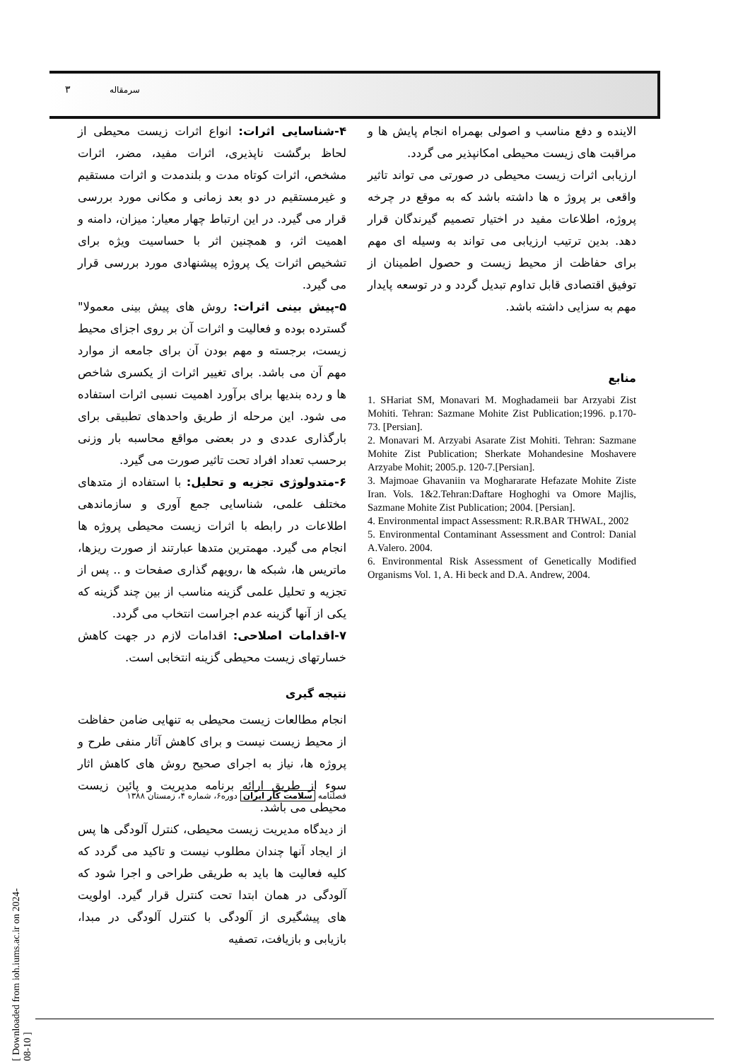۳ سرمقاله
۴-شناسایی اثرات: انواع اثرات زیست محیطی از لحاظ برگشت ناپذیری، اثرات مفید، مضر، اثرات مشخص، اثرات کوتاه مدت و بلندمدت و اثرات مستقیم و غیرمستقیم در دو بعد زمانی و مکانی مورد بررسی قرار می گیرد. در این ارتباط چهار معیار: میزان، دامنه و اهمیت اثر، و همچنین اثر با حساسیت ویژه برای تشخیص اثرات یک پروژه پیشنهادی مورد بررسی قرار می گیرد.
۵-پیش بینی اثرات: روش های پیش بینی معمولا" گسترده بوده و فعالیت و اثرات آن بر روی اجزای محیط زیست، برجسته و مهم بودن آن برای جامعه از موارد مهم آن می باشد. برای تغییر اثرات از یکسری شاخص ها و رده بندیها برای برآورد اهمیت نسبی اثرات استفاده می شود. این مرحله از طریق واحدهای تطبیقی برای بارگذاری عددی و در بعضی مواقع محاسبه بار وزنی برحسب تعداد افراد تحت تاثیر صورت می گیرد.
۶-متدولوژی تجزیه و تحلیل: با استفاده از متدهای مختلف علمی، شناسایی جمع آوری و سازماندهی اطلاعات در رابطه با اثرات زیست محیطی پروژه ها انجام می گیرد. مهمترین متدها عبارتند از صورت ریزها، ماتریس ها، شبکه ها ،رویهم گذاری صفحات و .. پس از تجزیه و تحلیل علمی گزینه مناسب از بین چند گزینه که یکی از آنها گزینه عدم اجراست انتخاب می گردد.
۷-اقدامات اصلاحی: اقدامات لازم در جهت کاهش خسارتهای زیست محیطی گزینه انتخابی است.
نتیجه گیری
انجام مطالعات زیست محیطی به تنهایی ضامن حفاظت از محیط زیست نیست و برای کاهش آثار منفی طرح و پروژه ها، نیاز به اجرای صحیح روش های کاهش اثار سوء از طریق ارائه برنامه مدیریت و پائین زیست محیطی می باشد.
از دیدگاه مدیریت زیست محیطی، کنترل آلودگی ها پس از ایجاد آنها چندان مطلوب نیست و تاکید می گردد که کلیه فعالیت ها باید به طریقی طراحی و اجرا شود که آلودگی در همان ابتدا تحت کنترل قرار گیرد. اولویت های پیشگیری از آلودگی با کنترل آلودگی در مبدا، بازیابی و بازیافت، تصفیه
الاینده و دفع مناسب و اصولی بهمراه انجام پایش ها و مراقبت های زیست محیطی امکانپذیر می گردد.
ارزیابی اثرات زیست محیطی در صورتی می تواند تاثیر واقعی بر پروژ ه ها داشته باشد که به موقع در چرخه پروژه، اطلاعات مفید در اختیار تصمیم گیرندگان قرار دهد. بدین ترتیب ارزیابی می تواند به وسیله ای مهم برای حفاظت از محیط زیست و حصول اطمینان از توفیق اقتصادی قابل تداوم تبدیل گردد و در توسعه پایدار مهم به سزایی داشته باشد.
منابع
1. SHariat SM, Monavari M. Moghadameii bar Arzyabi Zist Mohiti. Tehran: Sazmane Mohite Zist Publication;1996. p.170-73. [Persian].
2. Monavari M. Arzyabi Asarate Zist Mohiti. Tehran: Sazmane Mohite Zist Publication; Sherkate Mohandesine Moshavere Arzyabe Mohit; 2005.p. 120-7.[Persian].
3. Majmoae Ghavaniin va Moghararate Hefazate Mohite Ziste Iran. Vols. 1&2.Tehran:Daftare Hoghoghi va Omore Majlis, Sazmane Mohite Zist Publication; 2004. [Persian].
4. Environmental impact Assessment: R.R.BAR THWAL, 2002
5. Environmental Contaminant Assessment and Control: Danial A.Valero. 2004.
6. Environmental Risk Assessment of Genetically Modified Organisms Vol. 1, A. Hi beck and D.A. Andrew, 2004.
فصلنامه سلامت کار ایران دوره۶، شماره ۴، زمستان ۱۳۸۸
[ Downloaded from ioh.iums.ac.ir on 2024-08-10 ]